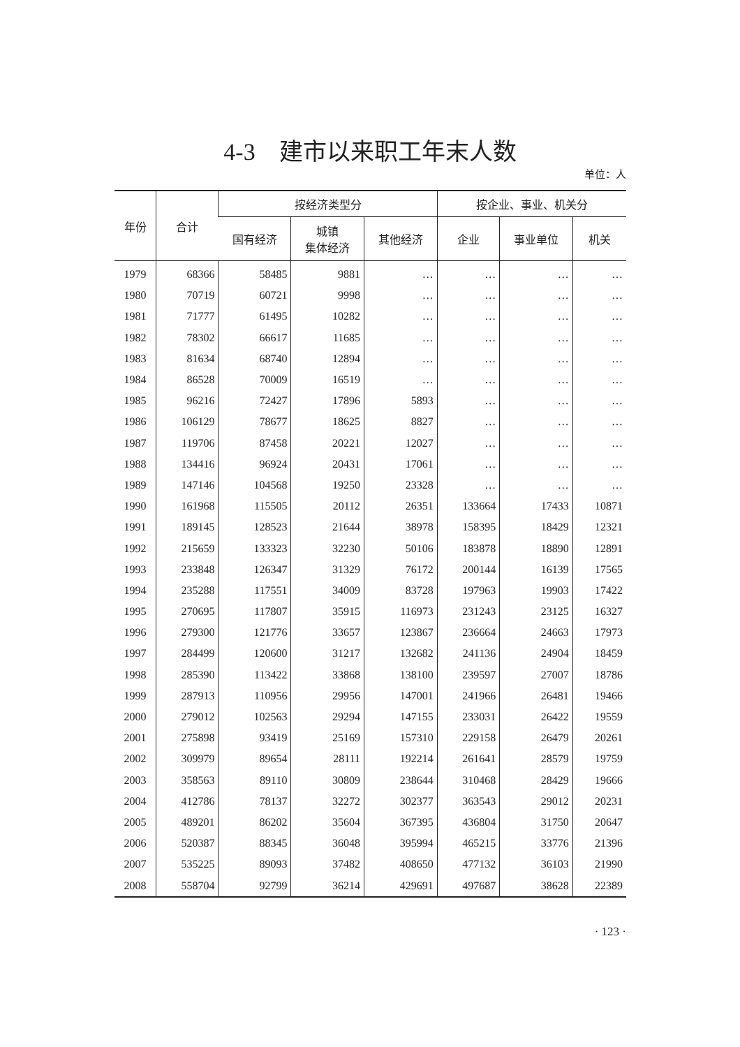4-3　建市以来职工年末人数
单位：人
| 年份 | 合计 | 按经济类型分 | | | 按企业、事业、机关分 | | |
| --- | --- | --- | --- | --- | --- | --- | --- |
| | | 国有经济 | 城镇 集体经济 | 其他经济 | 企业 | 事业单位 | 机关 |
| 1979 | 68366 | 58485 | 9881 | … | … | … | … |
| 1980 | 70719 | 60721 | 9998 | … | … | … | … |
| 1981 | 71777 | 61495 | 10282 | … | … | … | … |
| 1982 | 78302 | 66617 | 11685 | … | … | … | … |
| 1983 | 81634 | 68740 | 12894 | … | … | … | … |
| 1984 | 86528 | 70009 | 16519 | … | … | … | … |
| 1985 | 96216 | 72427 | 17896 | 5893 | … | … | … |
| 1986 | 106129 | 78677 | 18625 | 8827 | … | … | … |
| 1987 | 119706 | 87458 | 20221 | 12027 | … | … | … |
| 1988 | 134416 | 96924 | 20431 | 17061 | … | … | … |
| 1989 | 147146 | 104568 | 19250 | 23328 | … | … | … |
| 1990 | 161968 | 115505 | 20112 | 26351 | 133664 | 17433 | 10871 |
| 1991 | 189145 | 128523 | 21644 | 38978 | 158395 | 18429 | 12321 |
| 1992 | 215659 | 133323 | 32230 | 50106 | 183878 | 18890 | 12891 |
| 1993 | 233848 | 126347 | 31329 | 76172 | 200144 | 16139 | 17565 |
| 1994 | 235288 | 117551 | 34009 | 83728 | 197963 | 19903 | 17422 |
| 1995 | 270695 | 117807 | 35915 | 116973 | 231243 | 23125 | 16327 |
| 1996 | 279300 | 121776 | 33657 | 123867 | 236664 | 24663 | 17973 |
| 1997 | 284499 | 120600 | 31217 | 132682 | 241136 | 24904 | 18459 |
| 1998 | 285390 | 113422 | 33868 | 138100 | 239597 | 27007 | 18786 |
| 1999 | 287913 | 110956 | 29956 | 147001 | 241966 | 26481 | 19466 |
| 2000 | 279012 | 102563 | 29294 | 147155 | 233031 | 26422 | 19559 |
| 2001 | 275898 | 93419 | 25169 | 157310 | 229158 | 26479 | 20261 |
| 2002 | 309979 | 89654 | 28111 | 192214 | 261641 | 28579 | 19759 |
| 2003 | 358563 | 89110 | 30809 | 238644 | 310468 | 28429 | 19666 |
| 2004 | 412786 | 78137 | 32272 | 302377 | 363543 | 29012 | 20231 |
| 2005 | 489201 | 86202 | 35604 | 367395 | 436804 | 31750 | 20647 |
| 2006 | 520387 | 88345 | 36048 | 395994 | 465215 | 33776 | 21396 |
| 2007 | 535225 | 89093 | 37482 | 408650 | 477132 | 36103 | 21990 |
| 2008 | 558704 | 92799 | 36214 | 429691 | 497687 | 38628 | 22389 |
· 123 ·